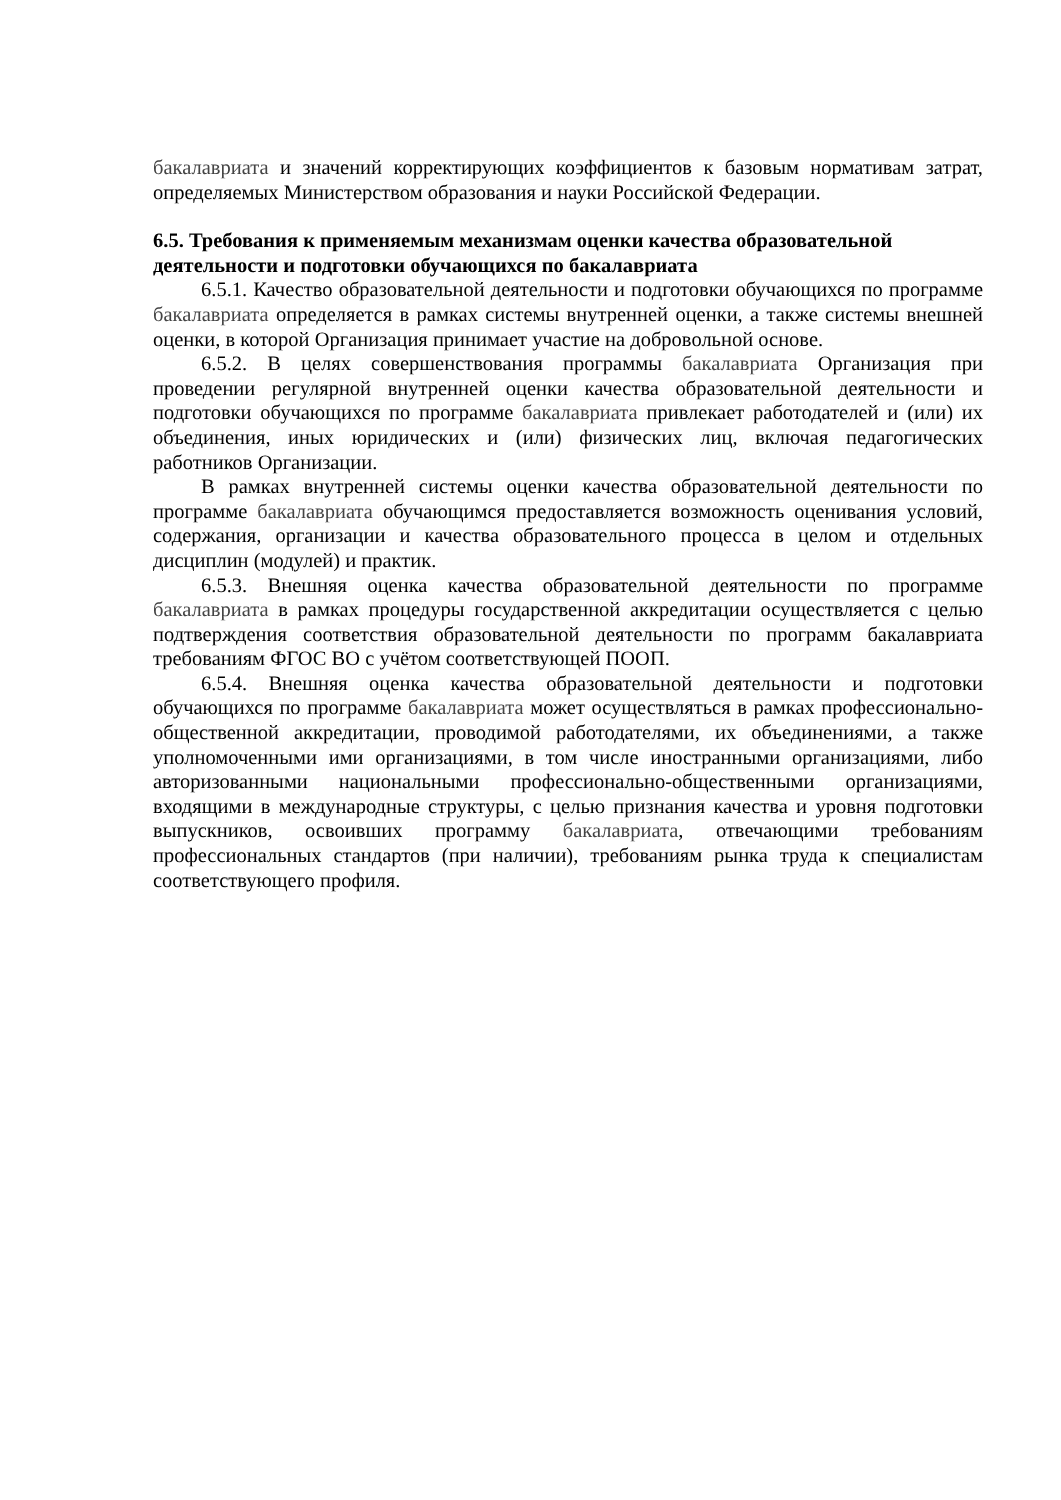бакалавриата и значений корректирующих коэффициентов к базовым нормативам затрат, определяемых Министерством образования и науки Российской Федерации.
6.5. Требования к применяемым механизмам оценки качества образовательной деятельности и подготовки обучающихся по бакалавриата
6.5.1. Качество образовательной деятельности и подготовки обучающихся по программе бакалавриата определяется в рамках системы внутренней оценки, а также системы внешней оценки, в которой Организация принимает участие на добровольной основе.
6.5.2. В целях совершенствования программы бакалавриата Организация при проведении регулярной внутренней оценки качества образовательной деятельности и подготовки обучающихся по программе бакалавриата привлекает работодателей и (или) их объединения, иных юридических и (или) физических лиц, включая педагогических работников Организации.
В рамках внутренней системы оценки качества образовательной деятельности по программе бакалавриата обучающимся предоставляется возможность оценивания условий, содержания, организации и качества образовательного процесса в целом и отдельных дисциплин (модулей) и практик.
6.5.3. Внешняя оценка качества образовательной деятельности по программе бакалавриата в рамках процедуры государственной аккредитации осуществляется с целью подтверждения соответствия образовательной деятельности по программ бакалавриата требованиям ФГОС ВО с учётом соответствующей ПООП.
6.5.4. Внешняя оценка качества образовательной деятельности и подготовки обучающихся по программе бакалавриата может осуществляться в рамках профессионально-общественной аккредитации, проводимой работодателями, их объединениями, а также уполномоченными ими организациями, в том числе иностранными организациями, либо авторизованными национальными профессионально-общественными организациями, входящими в международные структуры, с целью признания качества и уровня подготовки выпускников, освоивших программу бакалавриата, отвечающими требованиям профессиональных стандартов (при наличии), требованиям рынка труда к специалистам соответствующего профиля.